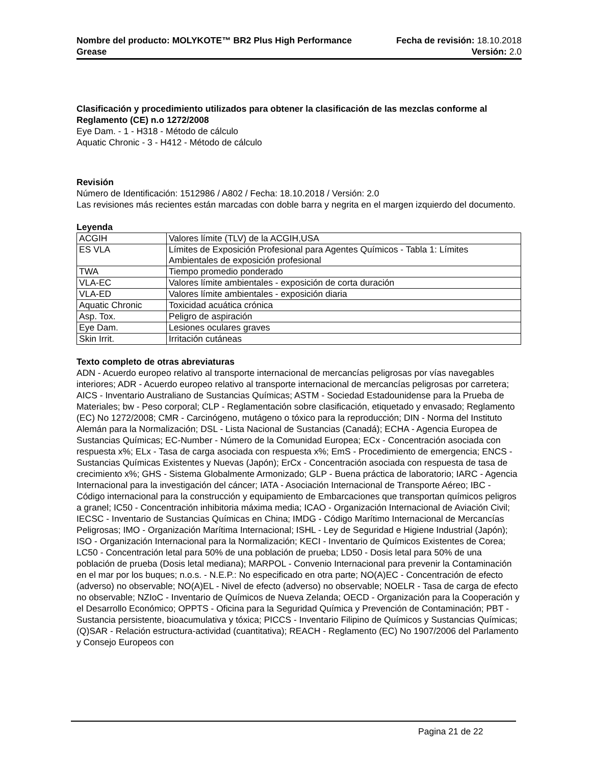Nombre del producto: MOLYKOTE™ BR2 Plus High Performance
Grease
Fecha de revisión: 18.10.2018
Versión: 2.0
Clasificación y procedimiento utilizados para obtener la clasificación de las mezclas conforme al Reglamento (CE) n.o 1272/2008
Eye Dam. - 1 - H318 - Método de cálculo
Aquatic Chronic - 3 - H412 - Método de cálculo
Revisión
Número de Identificación: 1512986 / A802 / Fecha: 18.10.2018 / Versión: 2.0
Las revisiones más recientes están marcadas con doble barra y negrita en el margen izquierdo del documento.
Leyenda
| ACGIH | Valores límite (TLV) de la ACGIH,USA |
| ES VLA | Límites de Exposición Profesional para Agentes Químicos - Tabla 1: Límites Ambientales de exposición profesional |
| TWA | Tiempo promedio ponderado |
| VLA-EC | Valores límite ambientales - exposición de corta duración |
| VLA-ED | Valores límite ambientales - exposición diaria |
| Aquatic Chronic | Toxicidad acuática crónica |
| Asp. Tox. | Peligro de aspiración |
| Eye Dam. | Lesiones oculares graves |
| Skin Irrit. | Irritación cutáneas |
Texto completo de otras abreviaturas
ADN - Acuerdo europeo relativo al transporte internacional de mercancías peligrosas por vías navegables interiores; ADR - Acuerdo europeo relativo al transporte internacional de mercancías peligrosas por carretera; AICS - Inventario Australiano de Sustancias Químicas; ASTM - Sociedad Estadounidense para la Prueba de Materiales; bw - Peso corporal; CLP - Reglamentación sobre clasificación, etiquetado y envasado; Reglamento (EC) No 1272/2008; CMR - Carcinógeno, mutágeno o tóxico para la reproducción; DIN - Norma del Instituto Alemán para la Normalización; DSL - Lista Nacional de Sustancias (Canadá); ECHA - Agencia Europea de Sustancias Químicas; EC-Number - Número de la Comunidad Europea; ECx - Concentración asociada con respuesta x%; ELx - Tasa de carga asociada con respuesta x%; EmS - Procedimiento de emergencia; ENCS - Sustancias Químicas Existentes y Nuevas (Japón); ErCx - Concentración asociada con respuesta de tasa de crecimiento x%; GHS - Sistema Globalmente Armonizado; GLP - Buena práctica de laboratorio; IARC - Agencia Internacional para la investigación del cáncer; IATA - Asociación Internacional de Transporte Aéreo; IBC - Código internacional para la construcción y equipamiento de Embarcaciones que transportan químicos peligros a granel; IC50 - Concentración inhibitoria máxima media; ICAO - Organización Internacional de Aviación Civil; IECSC - Inventario de Sustancias Químicas en China; IMDG - Código Marítimo Internacional de Mercancías Peligrosas; IMO - Organización Marítima Internacional; ISHL - Ley de Seguridad e Higiene Industrial (Japón); ISO - Organización Internacional para la Normalización; KECI - Inventario de Químicos Existentes de Corea; LC50 - Concentración letal para 50% de una población de prueba; LD50 - Dosis letal para 50% de una población de prueba (Dosis letal mediana); MARPOL - Convenio Internacional para prevenir la Contaminación en el mar por los buques; n.o.s. - N.E.P.: No especificado en otra parte; NO(A)EC - Concentración de efecto (adverso) no observable; NO(A)EL - Nivel de efecto (adverso) no observable; NOELR - Tasa de carga de efecto no observable; NZIoC - Inventario de Químicos de Nueva Zelanda; OECD - Organización para la Cooperación y el Desarrollo Económico; OPPTS - Oficina para la Seguridad Química y Prevención de Contaminación; PBT - Sustancia persistente, bioacumulativa y tóxica; PICCS - Inventario Filipino de Químicos y Sustancias Químicas; (Q)SAR - Relación estructura-actividad (cuantitativa); REACH - Reglamento (EC) No 1907/2006 del Parlamento y Consejo Europeos con
Pagina 21 de 22